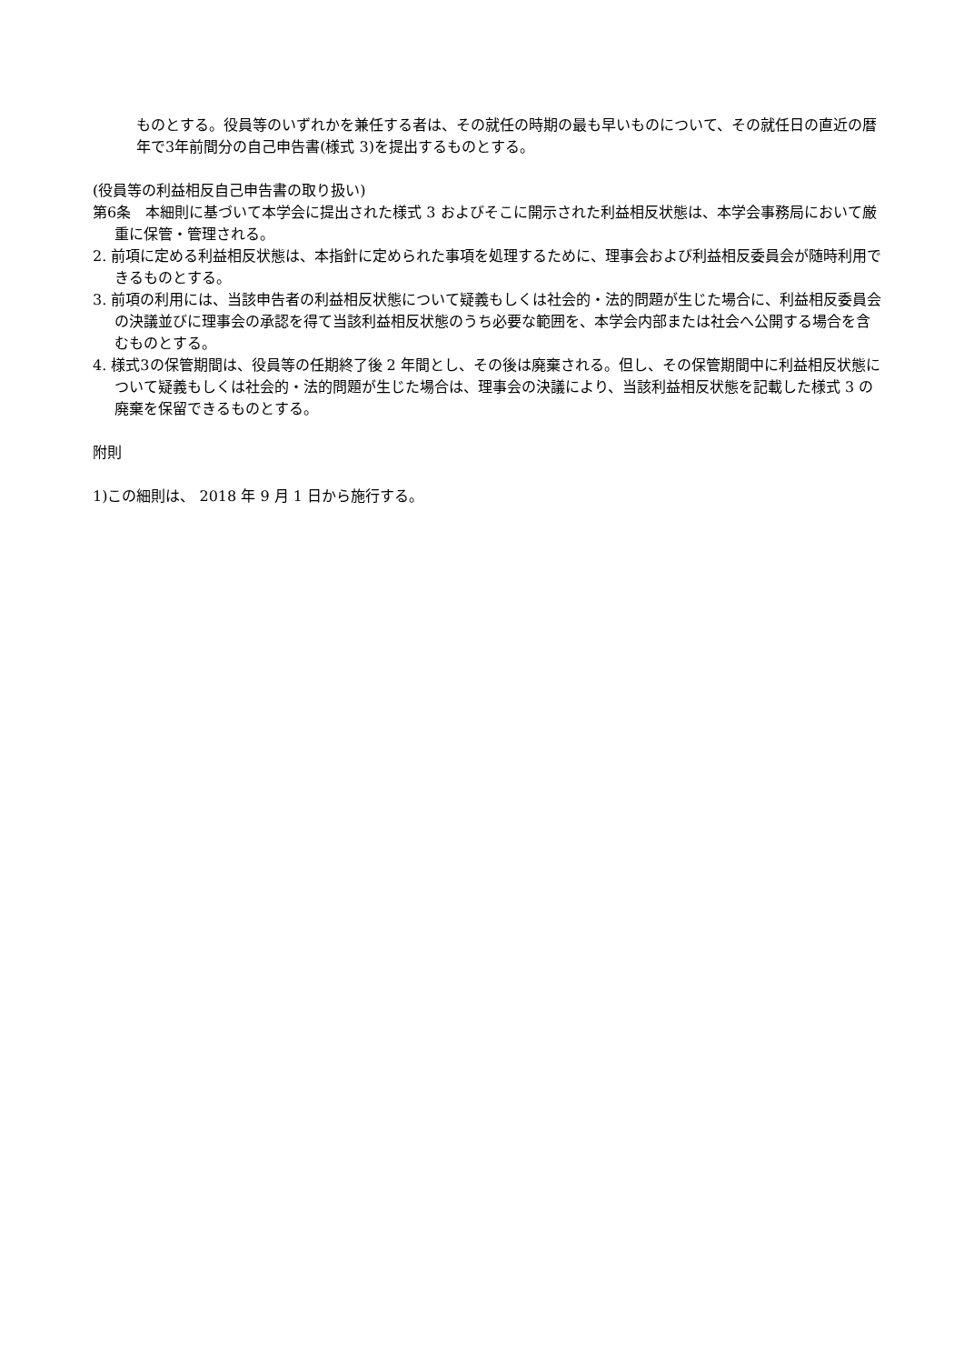ものとする。役員等のいずれかを兼任する者は、その就任の時期の最も早いものについて、その就任日の直近の暦年で3年前間分の自己申告書(様式 3)を提出するものとする。
(役員等の利益相反自己申告書の取り扱い)
第6条　本細則に基づいて本学会に提出された様式 3 およびそこに開示された利益相反状態は、本学会事務局において厳重に保管・管理される。
2. 前項に定める利益相反状態は、本指針に定められた事項を処理するために、理事会および利益相反委員会が随時利用できるものとする。
3. 前項の利用には、当該申告者の利益相反状態について疑義もしくは社会的・法的問題が生じた場合に、利益相反委員会の決議並びに理事会の承認を得て当該利益相反状態のうち必要な範囲を、本学会内部または社会へ公開する場合を含むものとする。
4. 様式3の保管期間は、役員等の任期終了後 2 年間とし、その後は廃棄される。但し、その保管期間中に利益相反状態について疑義もしくは社会的・法的問題が生じた場合は、理事会の決議により、当該利益相反状態を記載した様式 3 の廃棄を保留できるものとする。
附則
1)この細則は、 2018 年 9 月 1 日から施行する。